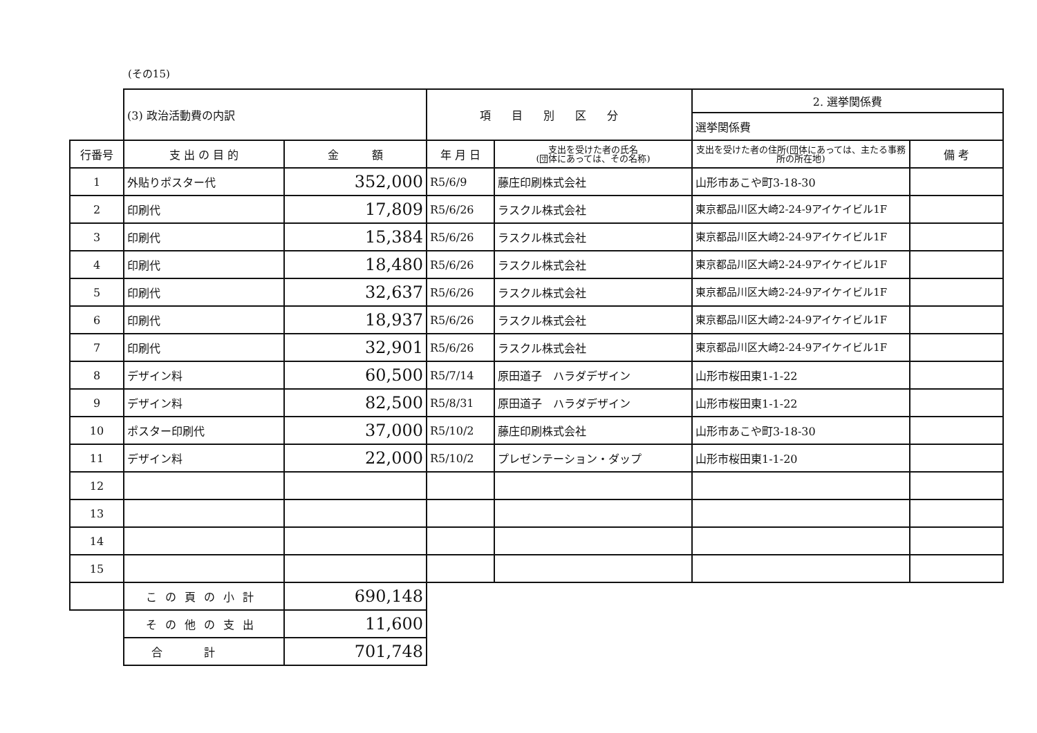(その15)
| | (3) 政治活動費の内訳 | | 項目別区分 | | 2. 選挙関係費 | |
| | | | | | 選挙関係費 | |
| 行番号 | 支 出 の 目 的 | 金 額 | 年 月 日 | 支出を受けた者の氏名 (団体にあっては、その名称) | 支出を受けた者の住所(団体にあっては、主たる事務所の所在地) | 備 考 |
| 1 | 外貼りポスター代 | 352,000 | R5/6/9 | 藤庄印刷株式会社 | 山形市あこや町3-18-30 | |
| 2 | 印刷代 | 17,809 | R5/6/26 | ラスクル株式会社 | 東京都品川区大崎2-24-9アイケイビル1F | |
| 3 | 印刷代 | 15,384 | R5/6/26 | ラスクル株式会社 | 東京都品川区大崎2-24-9アイケイビル1F | |
| 4 | 印刷代 | 18,480 | R5/6/26 | ラスクル株式会社 | 東京都品川区大崎2-24-9アイケイビル1F | |
| 5 | 印刷代 | 32,637 | R5/6/26 | ラスクル株式会社 | 東京都品川区大崎2-24-9アイケイビル1F | |
| 6 | 印刷代 | 18,937 | R5/6/26 | ラスクル株式会社 | 東京都品川区大崎2-24-9アイケイビル1F | |
| 7 | 印刷代 | 32,901 | R5/6/26 | ラスクル株式会社 | 東京都品川区大崎2-24-9アイケイビル1F | |
| 8 | デザイン料 | 60,500 | R5/7/14 | 原田道子 ハラダデザイン | 山形市桜田東1-1-22 | |
| 9 | デザイン料 | 82,500 | R5/8/31 | 原田道子 ハラダデザイン | 山形市桜田東1-1-22 | |
| 10 | ポスター印刷代 | 37,000 | R5/10/2 | 藤庄印刷株式会社 | 山形市あこや町3-18-30 | |
| 11 | デザイン料 | 22,000 | R5/10/2 | プレゼンテーション・ダップ | 山形市桜田東1-1-20 | |
| 12 | | | | | | |
| 13 | | | | | | |
| 14 | | | | | | |
| 15 | | | | | | |
| | この頁の小計 | 690,148 | | | | |
| | その他の支出 | 11,600 | | | | |
| | 合計 | 701,748 | | | | |